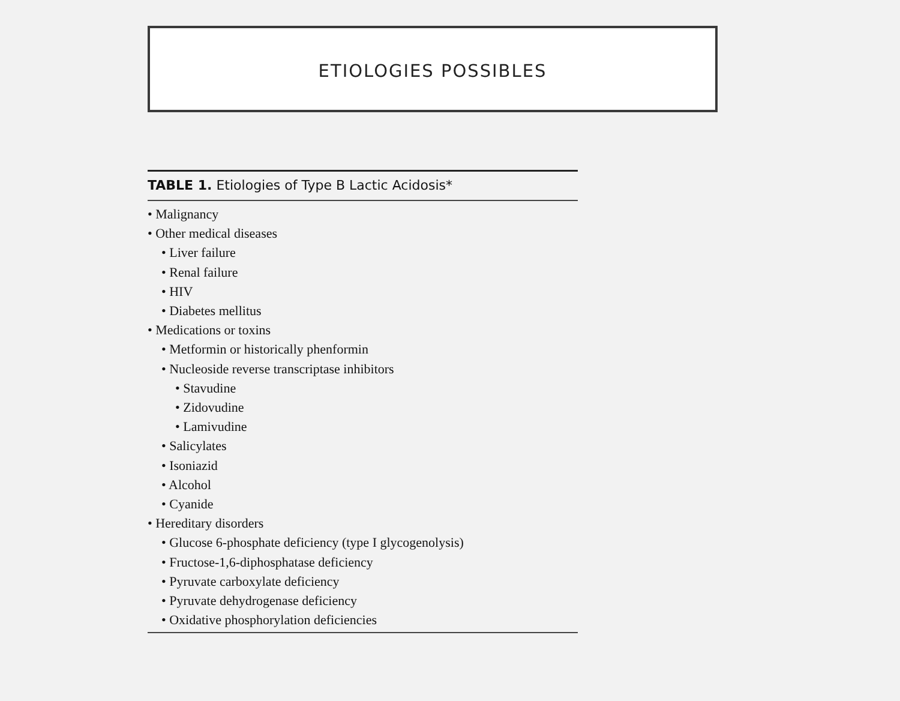ETIOLOGIES POSSIBLES
TABLE 1. Etiologies of Type B Lactic Acidosis*
• Malignancy
• Other medical diseases
• Liver failure
• Renal failure
• HIV
• Diabetes mellitus
• Medications or toxins
• Metformin or historically phenformin
• Nucleoside reverse transcriptase inhibitors
• Stavudine
• Zidovudine
• Lamivudine
• Salicylates
• Isoniazid
• Alcohol
• Cyanide
• Hereditary disorders
• Glucose 6-phosphate deficiency (type I glycogenolysis)
• Fructose-1,6-diphosphatase deficiency
• Pyruvate carboxylate deficiency
• Pyruvate dehydrogenase deficiency
• Oxidative phosphorylation deficiencies